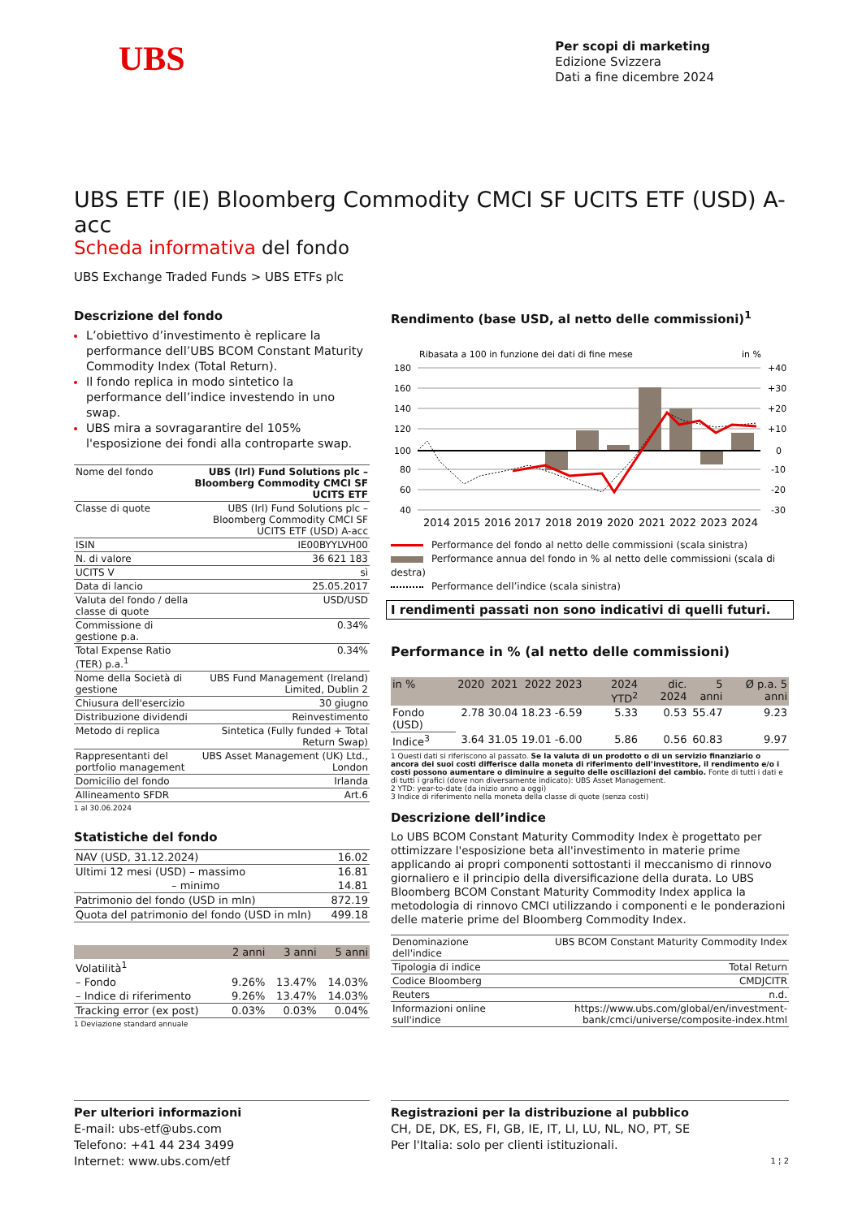UBS
Per scopi di marketing
Edizione Svizzera
Dati a fine dicembre 2024
UBS ETF (IE) Bloomberg Commodity CMCI SF UCITS ETF (USD) A-acc
Scheda informativa del fondo
UBS Exchange Traded Funds > UBS ETFs plc
Descrizione del fondo
L’obiettivo d’investimento è replicare la performance dell’UBS BCOM Constant Maturity Commodity Index (Total Return).
Il fondo replica in modo sintetico la performance dell’indice investendo in uno swap.
UBS mira a sovragarantire del 105% l'esposizione dei fondi alla controparte swap.
| Nome del fondo | UBS (Irl) Fund Solutions plc – Bloomberg Commodity CMCI SF UCITS ETF |
| Classe di quote | UBS (Irl) Fund Solutions plc – Bloomberg Commodity CMCI SF UCITS ETF (USD) A-acc |
| ISIN | IE00BYYLVH00 |
| N. di valore | 36 621 183 |
| UCITS V | sì |
| Data di lancio | 25.05.2017 |
| Valuta del fondo / della classe di quote | USD/USD |
| Commissione di gestione p.a. | 0.34% |
| Total Expense Ratio (TER) p.a.<sup>1</sup> | 0.34% |
| Nome della Società di gestione | UBS Fund Management (Ireland) Limited, Dublin 2 |
| Chiusura dell'esercizio | 30 giugno |
| Distribuzione dividendi | Reinvestimento |
| Metodo di replica | Sintetica (Fully funded + Total Return Swap) |
| Rappresentanti del portfolio management | UBS Asset Management (UK) Ltd., London |
| Domicilio del fondo | Irlanda |
| Allineamento SFDR | Art.6 |
1 al 30.06.2024
Statistiche del fondo
| NAV (USD, 31.12.2024) | 16.02 |
| Ultimi 12 mesi (USD) – massimo | 16.81 |
| – minimo | 14.81 |
| Patrimonio del fondo (USD in mln) | 872.19 |
| Quota del patrimonio del fondo (USD in mln) | 499.18 |
| | 2 anni | 3 anni | 5 anni |
| --- | --- | --- | --- |
| Volatilità<sup>1</sup> | | | |
| – Fondo | 9.26% | 13.47% | 14.03% |
| – Indice di riferimento | 9.26% | 13.47% | 14.03% |
| Tracking error (ex post) | 0.03% | 0.03% | 0.04% |
1 Deviazione standard annuale
Rendimento (base USD, al netto delle commissioni)<sup>1</sup>
Ribasata a 100 in funzione dei dati di fine mese
in %
180
160
140
120
100
80
60
40
+40
+30
+20
+10
0
-10
-20
-30
2014
2015
2016
2017
2018
2019
2020
2021
2022
2023
2024
Performance del fondo al netto delle commissioni (scala sinistra)
Performance annua del fondo in % al netto delle commissioni (scala di destra)
Performance dell’indice (scala sinistra)
I rendimenti passati non sono indicativi di quelli futuri.
Performance in % (al netto delle commissioni)
| in % | 2020 | 2021 | 2022 | 2023 | 2024 YTD<sup>2</sup> | dic. 2024 | 5 anni | Ø p.a. 5 anni |
| --- | --- | --- | --- | --- | --- | --- | --- | --- |
| Fondo (USD) | 2.78 | 30.04 | 18.23 | -6.59 | 5.33 | 0.53 | 55.47 | 9.23 |
| Indice<sup>3</sup> | 3.64 | 31.05 | 19.01 | -6.00 | 5.86 | 0.56 | 60.83 | 9.97 |
1 Questi dati si riferiscono al passato. Se la valuta di un prodotto o di un servizio finanziario o ancora dei suoi costi differisce dalla moneta di riferimento dell’investitore, il rendimento e/o i costi possono aumentare o diminuire a seguito delle oscillazioni del cambio. Fonte di tutti i dati e di tutti i grafici (dove non diversamente indicato): UBS Asset Management.
2 YTD: year-to-date (da inizio anno a oggi)
3 Indice di riferimento nella moneta della classe di quote (senza costi)
Descrizione dell’indice
Lo UBS BCOM Constant Maturity Commodity Index è progettato per ottimizzare l'esposizione beta all'investimento in materie prime applicando ai propri componenti sottostanti il meccanismo di rinnovo giornaliero e il principio della diversificazione della durata. Lo UBS Bloomberg BCOM Constant Maturity Commodity Index applica la metodologia di rinnovo CMCI utilizzando i componenti e le ponderazioni delle materie prime del Bloomberg Commodity Index.
| Denominazione dell'indice | UBS BCOM Constant Maturity Commodity Index |
| Tipologia di indice | Total Return |
| Codice Bloomberg | CMDJCITR |
| Reuters | n.d. |
| Informazioni online sull'indice | https://www.ubs.com/global/en/investment-bank/cmci/universe/composite-index.html |
Per ulteriori informazioni
E-mail: ubs-etf@ubs.com
Telefono: +41 44 234 3499
Internet: www.ubs.com/etf
Registrazioni per la distribuzione al pubblico
CH, DE, DK, ES, FI, GB, IE, IT, LI, LU, NL, NO, PT, SE
Per l'Italia: solo per clienti istituzionali.
1 ¦ 2